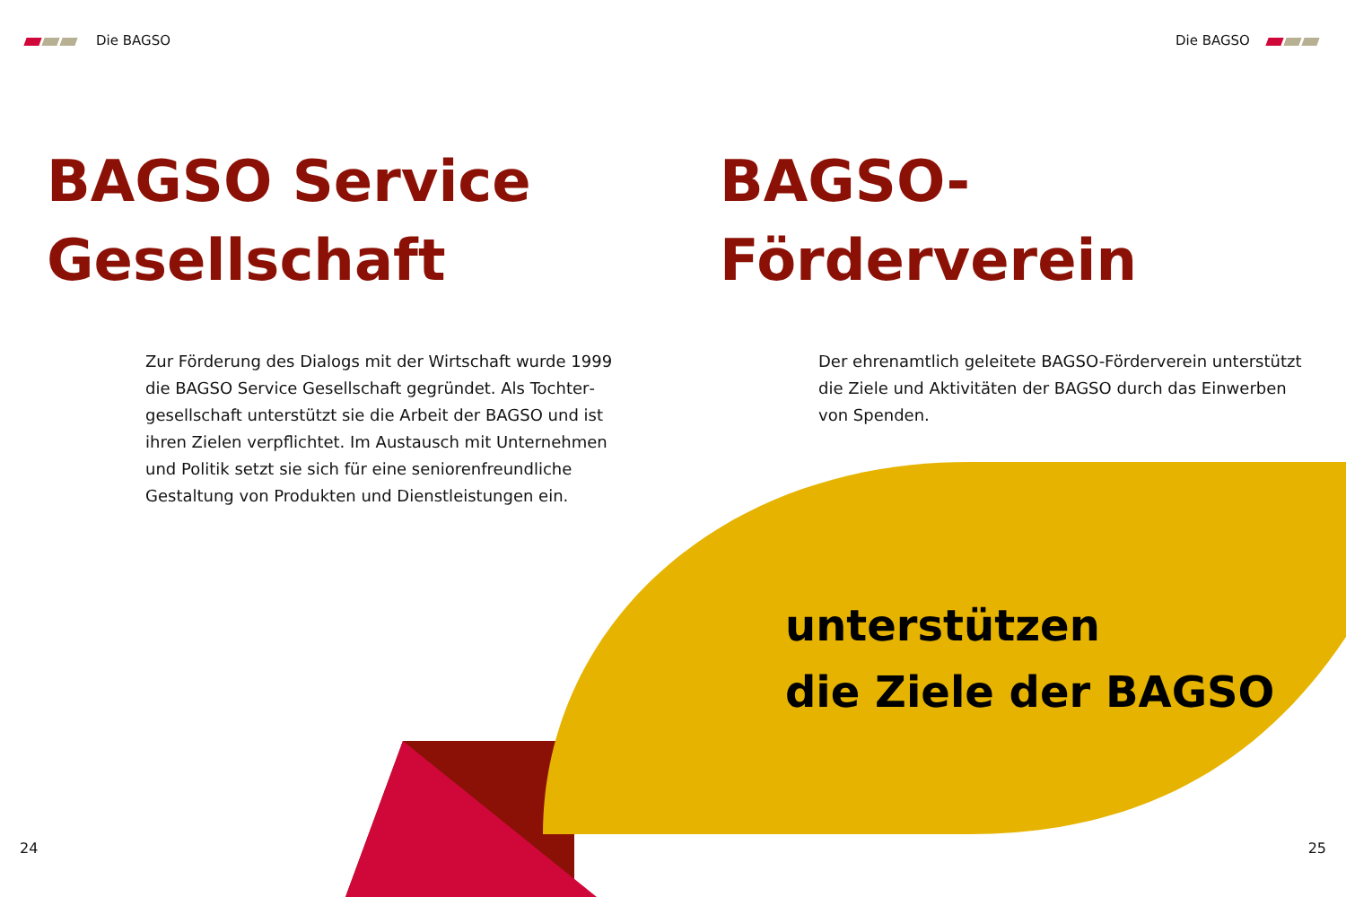Die BAGSO Die BAGSO
BAGSO Service
Gesellschaft
BAGSO-
Förderverein
Zur Förderung des Dialogs mit der Wirtschaft wurde 1999 die BAGSO Service Gesellschaft gegründet. Als Tochter­gesellschaft unterstützt sie die Arbeit der BAGSO und ist ihren Zielen verpflichtet. Im Austausch mit Unternehmen und Politik setzt sie sich für eine seniorenfreundliche Gestaltung von Produkten und Dienstleistungen ein.
Der ehrenamtlich geleitete BAGSO-Förderverein unterstützt die Ziele und Aktivitäten der BAGSO durch das Einwerben von Spenden.
unterstützen
die Ziele der BAGSO
24 25